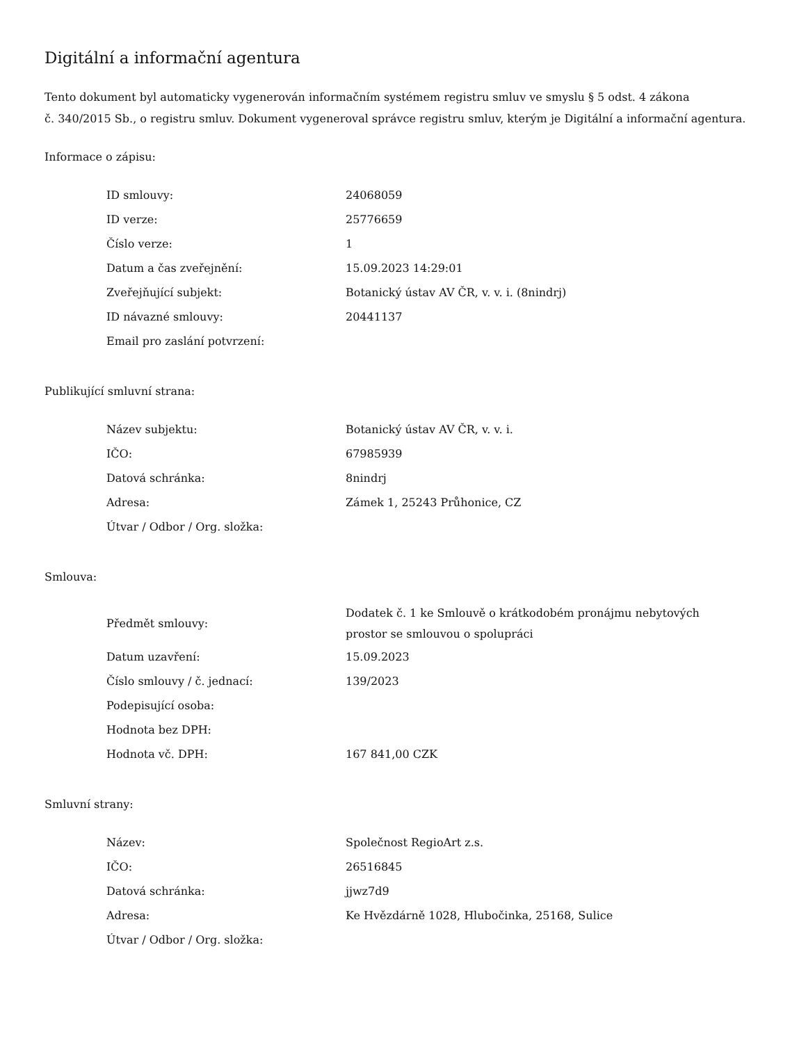Digitální a informační agentura
Tento dokument byl automaticky vygenerován informačním systémem registru smluv ve smyslu § 5 odst. 4 zákona
č. 340/2015 Sb., o registru smluv. Dokument vygeneroval správce registru smluv, kterým je Digitální a informační agentura.
Informace o zápisu:
| ID smlouvy: | 24068059 |
| ID verze: | 25776659 |
| Číslo verze: | 1 |
| Datum a čas zveřejnění: | 15.09.2023 14:29:01 |
| Zveřejňující subjekt: | Botanický ústav AV ČR, v. v. i. (8nindrj) |
| ID návazné smlouvy: | 20441137 |
| Email pro zaslání potvrzení: | |
Publikující smluvní strana:
| Název subjektu: | Botanický ústav AV ČR, v. v. i. |
| IČO: | 67985939 |
| Datová schránka: | 8nindrj |
| Adresa: | Zámek 1, 25243 Průhonice, CZ |
| Útvar / Odbor / Org. složka: | |
Smlouva:
| Předmět smlouvy: | Dodatek č. 1 ke Smlouvě o krátkodobém pronájmu nebytových prostor se smlouvou o spolupráci |
| Datum uzavření: | 15.09.2023 |
| Číslo smlouvy / č. jednací: | 139/2023 |
| Podepisující osoba: | |
| Hodnota bez DPH: | |
| Hodnota vč. DPH: | 167 841,00 CZK |
Smluvní strany:
| Název: | Společnost RegioArt z.s. |
| IČO: | 26516845 |
| Datová schránka: | jjwz7d9 |
| Adresa: | Ke Hvězdárně 1028, Hlubočinka, 25168, Sulice |
| Útvar / Odbor / Org. složka: | |